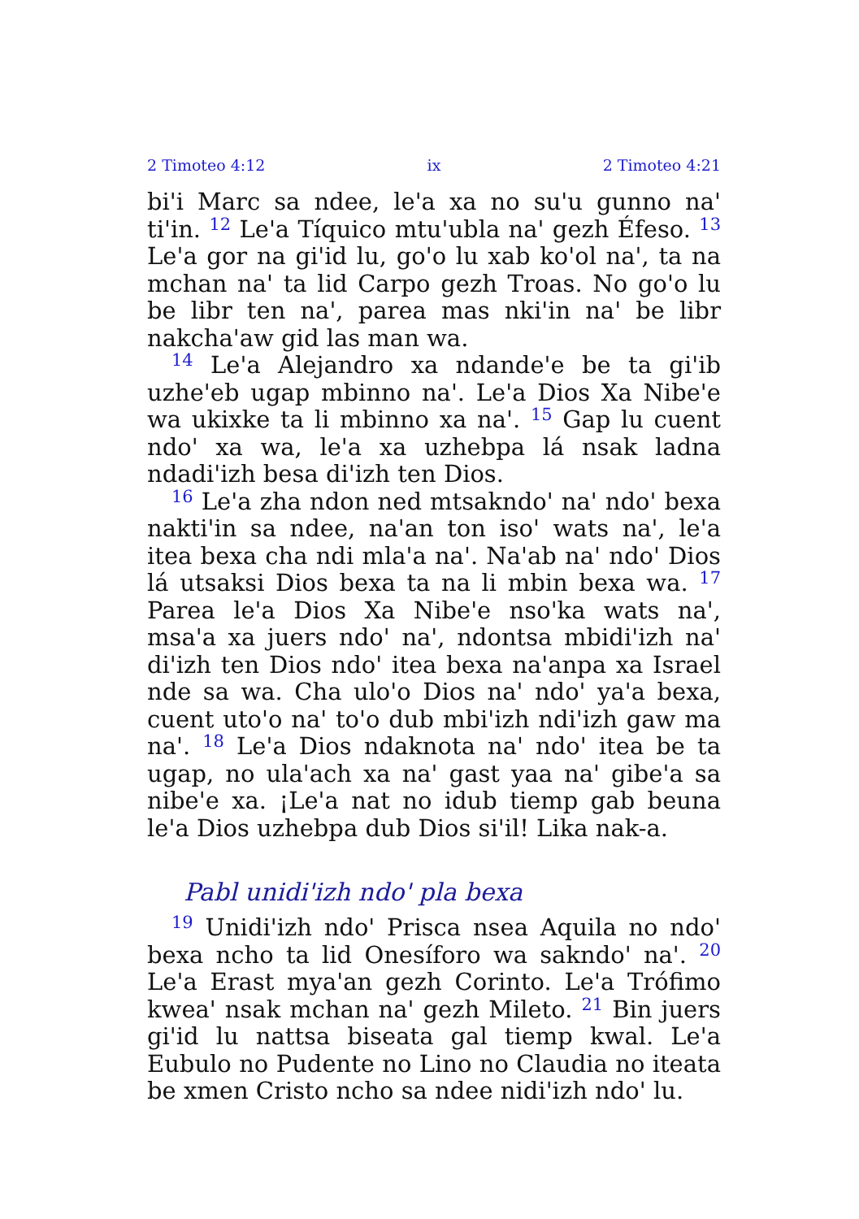2 Timoteo 4:12 ix 2 Timoteo 4:21
bi'i Marc sa ndee, le'a xa no su'u gunno na' ti'in. <sup>12</sup> Le'a Tíquico mtu'ubla na' gezh Éfeso. <sup>13</sup> Le'a gor na gi'id lu, go'o lu xab ko'ol na', ta na mchan na' ta lid Carpo gezh Troas. No go'o lu be libr ten na', parea mas nki'in na' be libr nakcha'aw gid las man wa.
<sup>14</sup> Le'a Alejandro xa ndande'e be ta gi'ib uzhe'eb ugap mbinno na'. Le'a Dios Xa Nibe'e wa ukixke ta li mbinno xa na'. <sup>15</sup> Gap lu cuent ndo' xa wa, le'a xa uzhebpa lá nsak ladna ndadi'izh besa di'izh ten Dios.
<sup>16</sup> Le'a zha ndon ned mtsakndo' na' ndo' bexa nakti'in sa ndee, na'an ton iso' wats na', le'a itea bexa cha ndi mla'a na'. Na'ab na' ndo' Dios lá utsaksi Dios bexa ta na li mbin bexa wa. <sup>17</sup> Parea le'a Dios Xa Nibe'e nso'ka wats na', msa'a xa juers ndo' na', ndontsa mbidi'izh na' di'izh ten Dios ndo' itea bexa na'anpa xa Israel nde sa wa. Cha ulo'o Dios na' ndo' ya'a bexa, cuent uto'o na' to'o dub mbi'izh ndi'izh gaw ma na'. <sup>18</sup> Le'a Dios ndaknota na' ndo' itea be ta ugap, no ula'ach xa na' gast yaa na' gibe'a sa nibe'e xa. ¡Le'a nat no idub tiemp gab beuna le'a Dios uzhebpa dub Dios si'il! Lika nak-a.
Pabl unidi'izh ndo' pla bexa
<sup>19</sup> Unidi'izh ndo' Prisca nsea Aquila no ndo' bexa ncho ta lid Onesíforo wa sakndo' na'. <sup>20</sup> Le'a Erast mya'an gezh Corinto. Le'a Trófimo kwea' nsak mchan na' gezh Mileto. <sup>21</sup> Bin juers gi'id lu nattsa biseata gal tiemp kwal. Le'a Eubulo no Pudente no Lino no Claudia no iteata be xmen Cristo ncho sa ndee nidi'izh ndo' lu.